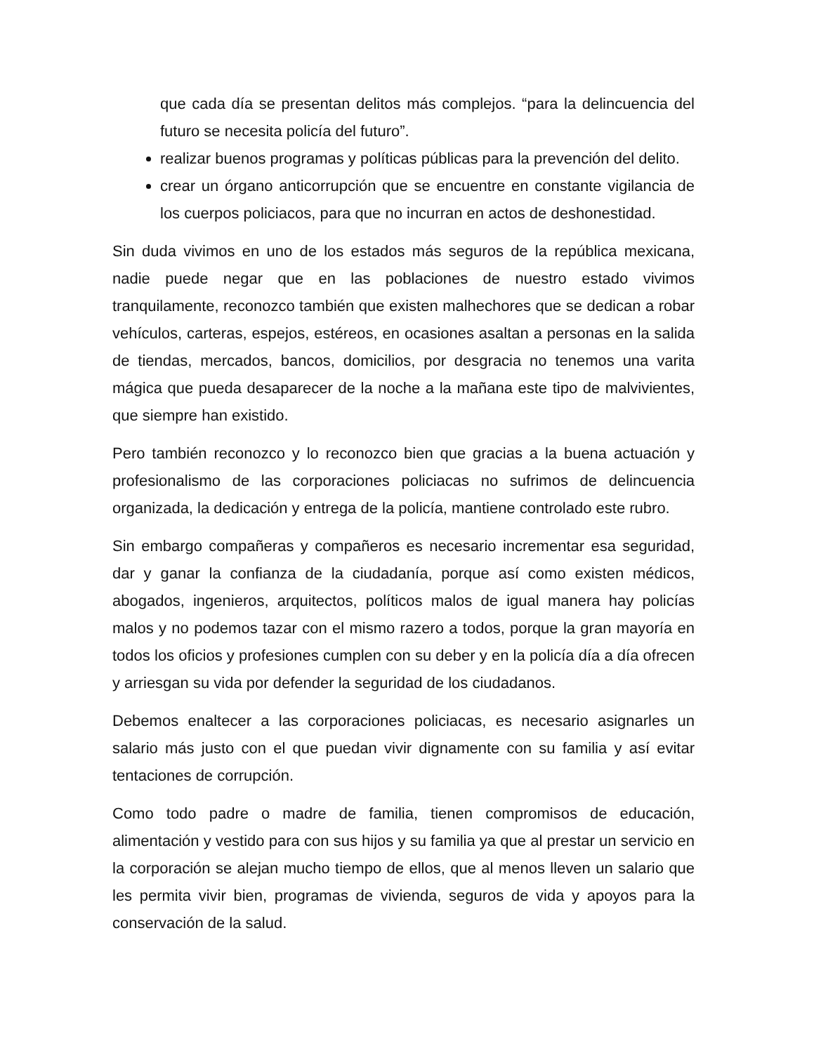que cada día se presentan delitos más complejos. “para la delincuencia del futuro se necesita policía del futuro”.
realizar buenos programas y políticas públicas para la prevención del delito.
crear un órgano anticorrupción que se encuentre en constante vigilancia de los cuerpos policiacos, para que no incurran en actos de deshonestidad.
Sin duda vivimos en uno de los estados más seguros de la república mexicana, nadie puede negar que en las poblaciones de nuestro estado vivimos tranquilamente, reconozco también que existen malhechores que se dedican a robar vehículos, carteras, espejos, estéreos, en ocasiones asaltan a personas en la salida de tiendas, mercados, bancos, domicilios, por desgracia no tenemos una varita mágica que pueda desaparecer de la noche a la mañana este tipo de malvivientes, que siempre han existido.
Pero también reconozco y lo reconozco bien que gracias a la buena actuación y profesionalismo de las corporaciones policiacas no sufrimos de delincuencia organizada, la dedicación y entrega de la policía, mantiene controlado este rubro.
Sin embargo compañeras y compañeros es necesario incrementar esa seguridad, dar y ganar la confianza de la ciudadanía, porque así como existen médicos, abogados, ingenieros, arquitectos, políticos malos de igual manera hay policías malos y no podemos tazar con el mismo razero a todos, porque la gran mayoría en todos los oficios y profesiones cumplen con su deber y en la policía día a día ofrecen y arriesgan su vida por defender la seguridad de los ciudadanos.
Debemos enaltecer a las corporaciones policiacas, es necesario asignarles un salario más justo con el que puedan vivir dignamente con su familia y así evitar tentaciones de corrupción.
Como todo padre o madre de familia, tienen compromisos de educación, alimentación y vestido para con sus hijos y su familia ya que al prestar un servicio en la corporación se alejan mucho tiempo de ellos, que al menos lleven un salario que les permita vivir bien, programas de vivienda, seguros de vida y apoyos para la conservación de la salud.